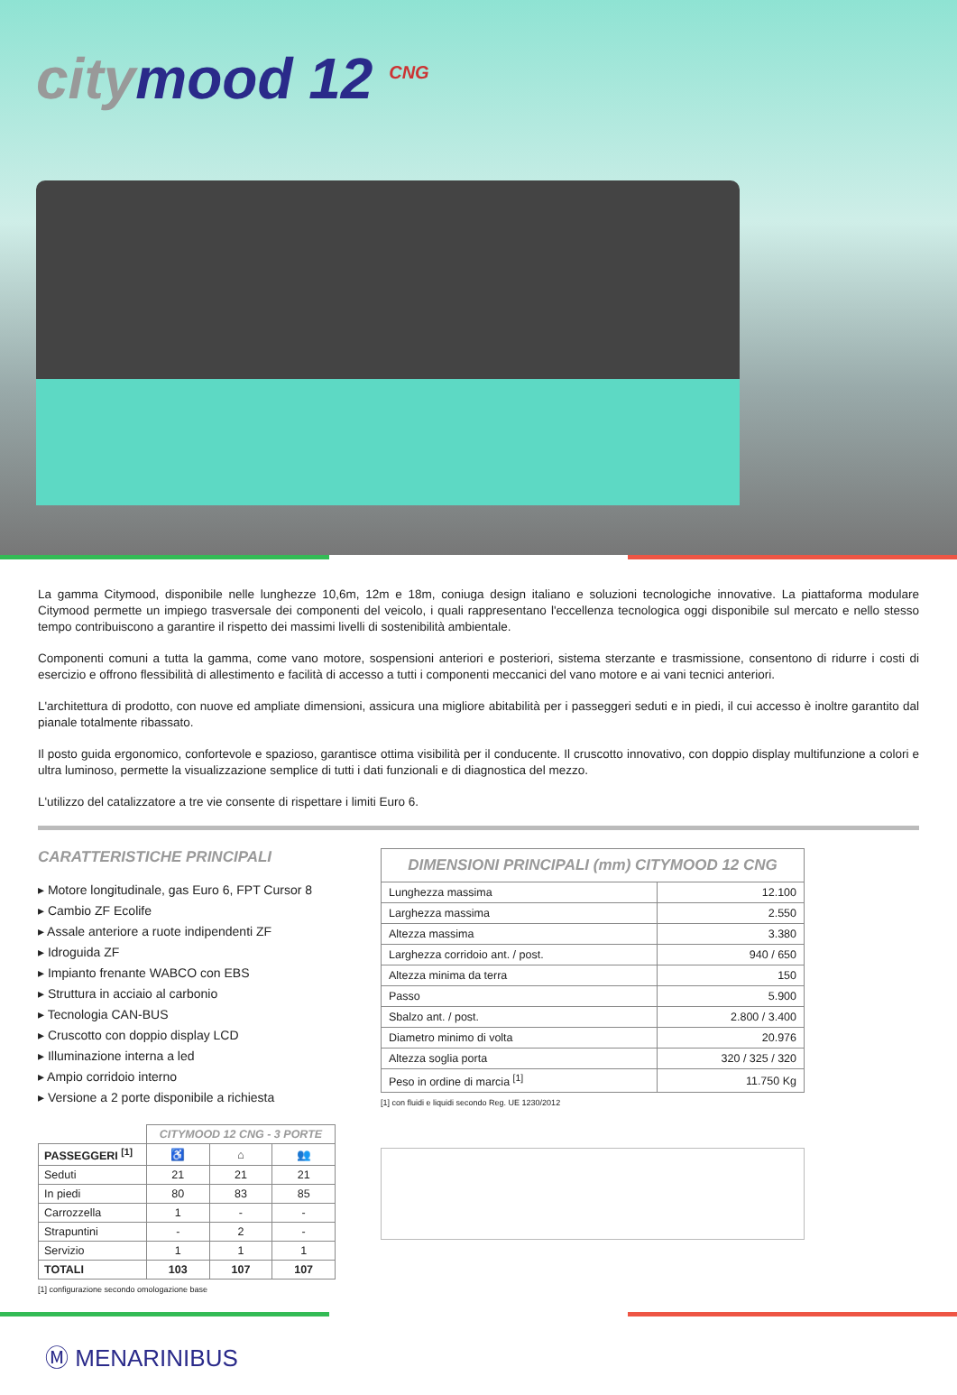citymood 12 <sup>CNG</sup>
La gamma Citymood, disponibile nelle lunghezze 10,6m, 12m e 18m, coniuga design italiano e soluzioni tecnologiche innovative. La piattaforma modulare Citymood permette un impiego trasversale dei componenti del veicolo, i quali rappresentano l'eccellenza tecnologica oggi disponibile sul mercato e nello stesso tempo contribuiscono a garantire il rispetto dei massimi livelli di sostenibilità ambientale.
Componenti comuni a tutta la gamma, come vano motore, sospensioni anteriori e posteriori, sistema sterzante e trasmissione, consentono di ridurre i costi di esercizio e offrono flessibilità di allestimento e facilità di accesso a tutti i componenti meccanici del vano motore e ai vani tecnici anteriori.
L'architettura di prodotto, con nuove ed ampliate dimensioni, assicura una migliore abitabilità per i passeggeri seduti e in piedi, il cui accesso è inoltre garantito dal pianale totalmente ribassato.
Il posto guida ergonomico, confortevole e spazioso, garantisce ottima visibilità per il conducente. Il cruscotto innovativo, con doppio display multifunzione a colori e ultra luminoso, permette la visualizzazione semplice di tutti i dati funzionali e di diagnostica del mezzo.
L'utilizzo del catalizzatore a tre vie consente di rispettare i limiti Euro 6.
CARATTERISTICHE PRINCIPALI
▸ Motore longitudinale, gas Euro 6, FPT Cursor 8
▸ Cambio ZF Ecolife
▸ Assale anteriore a ruote indipendenti ZF
▸ Idroguida ZF
▸ Impianto frenante WABCO con EBS
▸ Struttura in acciaio al carbonio
▸ Tecnologia CAN-BUS
▸ Cruscotto con doppio display LCD
▸ Illuminazione interna a led
▸ Ampio corridoio interno
▸ Versione a 2 porte disponibile a richiesta
| | CITYMOOD 12 CNG - 3 PORTE | | |
| PASSEGGERI <sup>[1]</sup> | ♿ | ⌂ | 👥 |
| Seduti | 21 | 21 | 21 |
| In piedi | 80 | 83 | 85 |
| Carrozzella | 1 | - | - |
| Strapuntini | - | 2 | - |
| Servizio | 1 | 1 | 1 |
| TOTALI | 103 | 107 | 107 |
[1] configurazione secondo omologazione base
| DIMENSIONI PRINCIPALI (mm) CITYMOOD 12 CNG | |
| --- | --- |
| Lunghezza massima | 12.100 |
| Larghezza massima | 2.550 |
| Altezza massima | 3.380 |
| Larghezza corridoio ant. / post. | 940 / 650 |
| Altezza minima da terra | 150 |
| Passo | 5.900 |
| Sbalzo ant. / post. | 2.800 / 3.400 |
| Diametro minimo di volta | 20.976 |
| Altezza soglia porta | 320 / 325 / 320 |
| Peso in ordine di marcia <sup>[1]</sup> | 11.750 Kg |
[1] con fluidi e liquidi secondo Reg. UE 1230/2012
Ⓜ MENARINIBUS